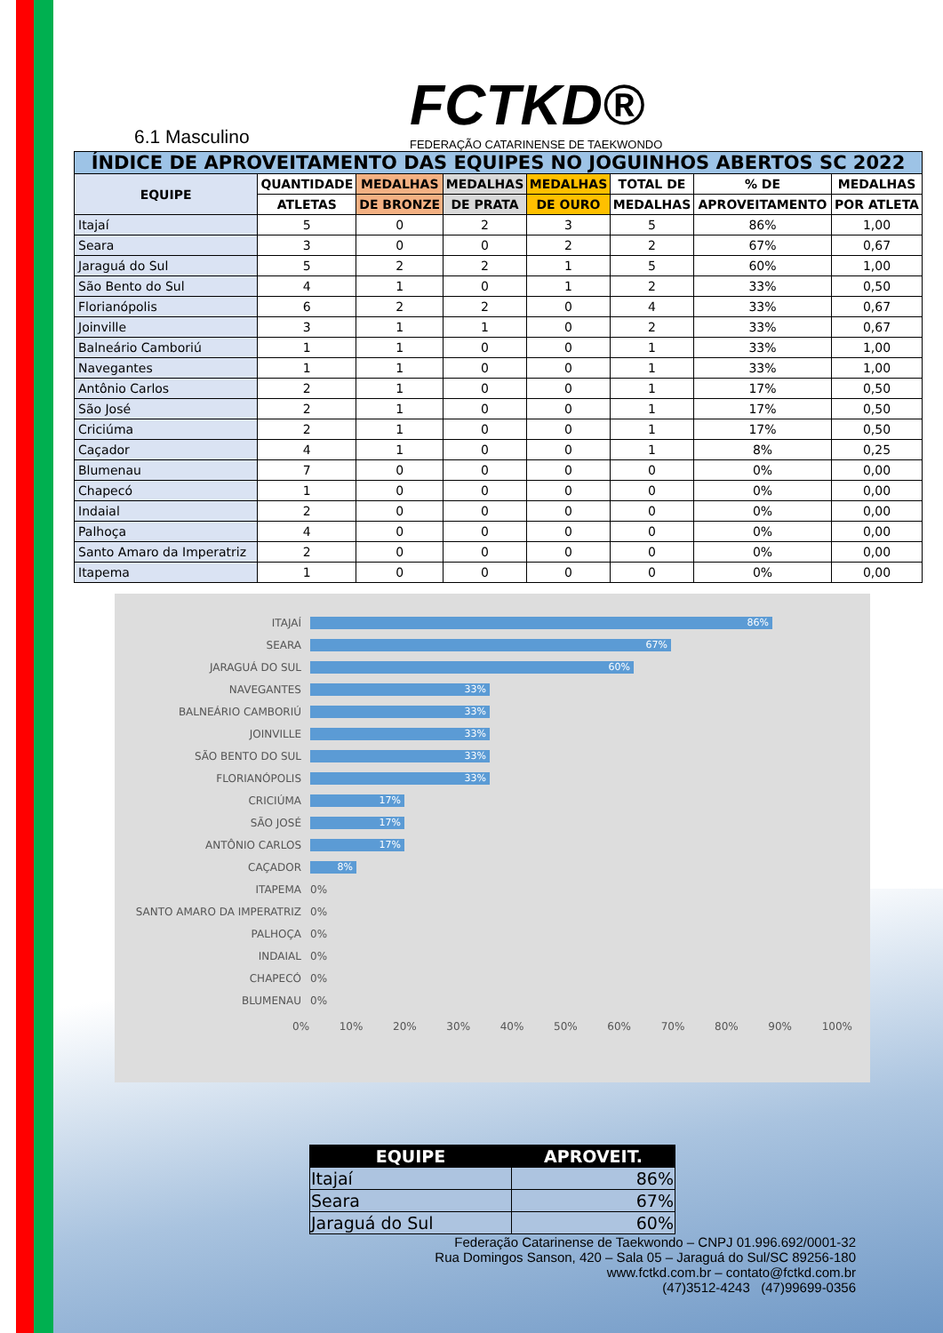6.1 Masculino
FCTKD®
FEDERAÇÃO CATARINENSE DE TAEKWONDO
| ÍNDICE DE APROVEITAMENTO DAS EQUIPES NO JOGUINHOS ABERTOS SC 2022 | | | | | | | |
| --- | --- | --- | --- | --- | --- | --- | --- |
| EQUIPE | QUANTIDADE | MEDALHAS | MEDALHAS | MEDALHAS | TOTAL DE | % DE | MEDALHAS |
| | ATLETAS | DE BRONZE | DE PRATA | DE OURO | MEDALHAS | APROVEITAMENTO | POR ATLETA |
| Itajaí | 5 | 0 | 2 | 3 | 5 | 86% | 1,00 |
| Seara | 3 | 0 | 0 | 2 | 2 | 67% | 0,67 |
| Jaraguá do Sul | 5 | 2 | 2 | 1 | 5 | 60% | 1,00 |
| São Bento do Sul | 4 | 1 | 0 | 1 | 2 | 33% | 0,50 |
| Florianópolis | 6 | 2 | 2 | 0 | 4 | 33% | 0,67 |
| Joinville | 3 | 1 | 1 | 0 | 2 | 33% | 0,67 |
| Balneário Camboriú | 1 | 1 | 0 | 0 | 1 | 33% | 1,00 |
| Navegantes | 1 | 1 | 0 | 0 | 1 | 33% | 1,00 |
| Antônio Carlos | 2 | 1 | 0 | 0 | 1 | 17% | 0,50 |
| São José | 2 | 1 | 0 | 0 | 1 | 17% | 0,50 |
| Criciúma | 2 | 1 | 0 | 0 | 1 | 17% | 0,50 |
| Caçador | 4 | 1 | 0 | 0 | 1 | 8% | 0,25 |
| Blumenau | 7 | 0 | 0 | 0 | 0 | 0% | 0,00 |
| Chapecó | 1 | 0 | 0 | 0 | 0 | 0% | 0,00 |
| Indaial | 2 | 0 | 0 | 0 | 0 | 0% | 0,00 |
| Palhoça | 4 | 0 | 0 | 0 | 0 | 0% | 0,00 |
| Santo Amaro da Imperatriz | 2 | 0 | 0 | 0 | 0 | 0% | 0,00 |
| Itapema | 1 | 0 | 0 | 0 | 0 | 0% | 0,00 |
ITAJAÍ
86%
SEARA
67%
JARAGUÁ DO SUL
60%
NAVEGANTES
33%
BALNEÁRIO CAMBORIÚ
33%
JOINVILLE
33%
SÃO BENTO DO SUL
33%
FLORIANÓPOLIS
33%
CRICIÚMA
17%
SÃO JOSÉ
17%
ANTÔNIO CARLOS
17%
CAÇADOR
8%
ITAPEMA 0%
SANTO AMARO DA IMPERATRIZ 0%
PALHOÇA 0%
INDAIAL 0%
CHAPECÓ 0%
BLUMENAU 0%
0% 10% 20% 30% 40% 50% 60% 70% 80% 90% 100%
| EQUIPE | APROVEIT. |
| --- | --- |
| Itajaí | 86% |
| Seara | 67% |
| Jaraguá do Sul | 60% |
Federação Catarinense de Taekwondo – CNPJ 01.996.692/0001-32
Rua Domingos Sanson, 420 – Sala 05 – Jaraguá do Sul/SC 89256-180
www.fctkd.com.br – contato@fctkd.com.br
(47)3512-4243 (47)99699-0356